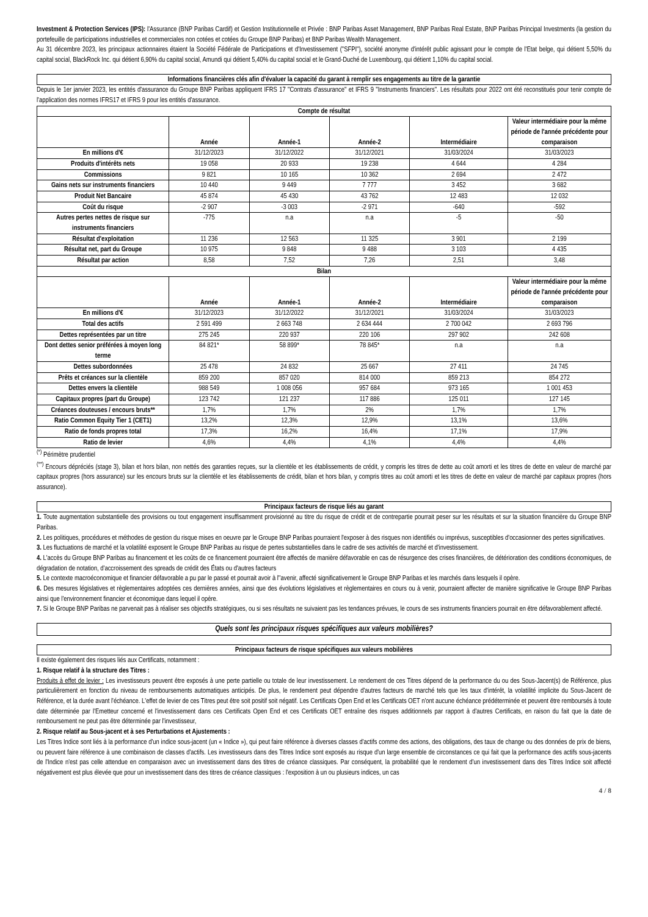Investment & Protection Services (IPS): l'Assurance (BNP Paribas Cardif) et Gestion Institutionnelle et Privée : BNP Paribas Asset Management, BNP Paribas Real Estate, BNP Paribas Principal Investments (la gestion du portefeuille de participations industrielles et commerciales non cotées et cotées du Groupe BNP Paribas) et BNP Paribas Wealth Management.
Au 31 décembre 2023, les principaux actionnaires étaient la Société Fédérale de Participations et d'Investissement ("SFPI"), société anonyme d'intérêt public agissant pour le compte de l'Etat belge, qui détient 5,50% du capital social, BlackRock Inc. qui détient 6,90% du capital social, Amundi qui détient 5,40% du capital social et le Grand-Duché de Luxembourg, qui détient 1,10% du capital social.
Informations financières clés afin d'évaluer la capacité du garant à remplir ses engagements au titre de la garantie
Depuis le 1er janvier 2023, les entités d'assurance du Groupe BNP Paribas appliquent IFRS 17 "Contrats d'assurance" et IFRS 9 "Instruments financiers". Les résultats pour 2022 ont été reconstitués pour tenir compte de l'application des normes IFRS17 et IFRS 9 pour les entités d'assurance.
| Compte de résultat | | | | | |
| --- | --- | --- | --- | --- | --- |
| | Année | Année-1 | Année-2 | Intermédiaire | Valeur intermédiaire pour la même période de l'année précédente pour comparaison |
| En millions d'€ | 31/12/2023 | 31/12/2022 | 31/12/2021 | 31/03/2024 | 31/03/2023 |
| Produits d'intérêts nets | 19 058 | 20 933 | 19 238 | 4 644 | 4 284 |
| Commissions | 9 821 | 10 165 | 10 362 | 2 694 | 2 472 |
| Gains nets sur instruments financiers | 10 440 | 9 449 | 7 777 | 3 452 | 3 682 |
| Produit Net Bancaire | 45 874 | 45 430 | 43 762 | 12 483 | 12 032 |
| Coût du risque | -2 907 | -3 003 | -2 971 | -640 | -592 |
| Autres pertes nettes de risque sur instruments financiers | -775 | n.a | n.a | -5 | -50 |
| Résultat d'exploitation | 11 236 | 12 563 | 11 325 | 3 901 | 2 199 |
| Résultat net, part du Groupe | 10 975 | 9 848 | 9 488 | 3 103 | 4 435 |
| Résultat par action | 8,58 | 7,52 | 7,26 | 2,51 | 3,48 |
| Bilan | | | | | |
| | Année | Année-1 | Année-2 | Intermédiaire | Valeur intermédiaire pour la même période de l'année précédente pour comparaison |
| En millions d'€ | 31/12/2023 | 31/12/2022 | 31/12/2021 | 31/03/2024 | 31/03/2023 |
| Total des actifs | 2 591 499 | 2 663 748 | 2 634 444 | 2 700 042 | 2 693 796 |
| Dettes représentées par un titre | 275 245 | 220 937 | 220 106 | 297 902 | 242 608 |
| Dont dettes senior préférées à moyen long terme | 84 821* | 58 899* | 78 845* | n.a | n.a |
| Dettes subordonnées | 25 478 | 24 832 | 25 667 | 27 411 | 24 745 |
| Prêts et créances sur la clientèle | 859 200 | 857 020 | 814 000 | 859 213 | 854 272 |
| Dettes envers la clientèle | 988 549 | 1 008 056 | 957 684 | 973 165 | 1 001 453 |
| Capitaux propres (part du Groupe) | 123 742 | 121 237 | 117 886 | 125 011 | 127 145 |
| Créances douteuses / encours bruts** | 1,7% | 1,7% | 2% | 1,7% | 1,7% |
| Ratio Common Equity Tier 1 (CET1) | 13,2% | 12,3% | 12,9% | 13,1% | 13,6% |
| Ratio de fonds propres total | 17,3% | 16,2% | 16,4% | 17,1% | 17,9% |
| Ratio de levier | 4,6% | 4,4% | 4,1% | 4,4% | 4,4% |
<sup>(*)</sup> Périmètre prudentiel
<sup>(**)</sup> Encours dépréciés (stage 3), bilan et hors bilan, non nettés des garanties reçues, sur la clientèle et les établissements de crédit, y compris les titres de dette au coût amorti et les titres de dette en valeur de marché par capitaux propres (hors assurance) sur les encours bruts sur la clientèle et les établissements de crédit, bilan et hors bilan, y compris titres au coût amorti et les titres de dette en valeur de marché par capitaux propres (hors assurance).
Principaux facteurs de risque liés au garant
1. Toute augmentation substantielle des provisions ou tout engagement insuffisamment provisionné au titre du risque de crédit et de contrepartie pourrait peser sur les résultats et sur la situation financière du Groupe BNP Paribas.
2. Les politiques, procédures et méthodes de gestion du risque mises en oeuvre par le Groupe BNP Paribas pourraient l'exposer à des risques non identifiés ou imprévus, susceptibles d'occasionner des pertes significatives.
3. Les fluctuations de marché et la volatilité exposent le Groupe BNP Paribas au risque de pertes substantielles dans le cadre de ses activités de marché et d'investissement.
4. L'accès du Groupe BNP Paribas au financement et les coûts de ce financement pourraient être affectés de manière défavorable en cas de résurgence des crises financières, de détérioration des conditions économiques, de dégradation de notation, d'accroissement des spreads de crédit des États ou d'autres facteurs
5. Le contexte macroéconomique et financier défavorable a pu par le passé et pourrait avoir à l''avenir, affecté significativement le Groupe BNP Paribas et les marchés dans lesquels il opère.
6. Des mesures législatives et règlementaires adoptées ces dernières années, ainsi que des évolutions législatives et règlementaires en cours ou à venir, pourraient affecter de manière significative le Groupe BNP Paribas ainsi que l'environnement financier et économique dans lequel il opère.
7. Si le Groupe BNP Paribas ne parvenait pas à réaliser ses objectifs stratégiques, ou si ses résultats ne suivaient pas les tendances prévues, le cours de ses instruments financiers pourrait en être défavorablement affecté.
Quels sont les principaux risques spécifiques aux valeurs mobilières?
Principaux facteurs de risque spécifiques aux valeurs mobilières
Il existe également des risques liés aux Certificats, notamment :
1. Risque relatif à la structure des Titres :
Produits à effet de levier : Les investisseurs peuvent être exposés à une perte partielle ou totale de leur investissement. Le rendement de ces Titres dépend de la performance du ou des Sous-Jacent(s) de Référence, plus particulièrement en fonction du niveau de remboursements automatiques anticipés. De plus, le rendement peut dépendre d'autres facteurs de marché tels que les taux d'intérêt, la volatilité implicite du Sous-Jacent de Référence, et la durée avant l'échéance. L'effet de levier de ces Titres peut être soit positif soit négatif. Les Certificats Open End et les Certificats OET n'ont aucune échéance prédéterminée et peuvent être remboursés à toute date déterminée par l'Emetteur concerné et l'investissement dans ces Certificats Open End et ces Certificats OET entraîne des risques additionnels par rapport à d'autres Certificats, en raison du fait que la date de remboursement ne peut pas être déterminée par l'investisseur,
2. Risque relatif au Sous-jacent et à ses Perturbations et Ajustements :
Les Titres Indice sont liés à la performance d'un indice sous-jacent (un « Indice »), qui peut faire référence à diverses classes d'actifs comme des actions, des obligations, des taux de change ou des données de prix de biens, ou peuvent faire référence à une combinaison de classes d'actifs. Les investisseurs dans des Titres Indice sont exposés au risque d'un large ensemble de circonstances ce qui fait que la performance des actifs sous-jacents de l'Indice n'est pas celle attendue en comparaison avec un investissement dans des titres de créance classiques. Par conséquent, la probabilité que le rendement d'un investissement dans des Titres Indice soit affecté négativement est plus élevée que pour un investissement dans des titres de créance classiques : l'exposition à un ou plusieurs indices, un cas
4 / 8